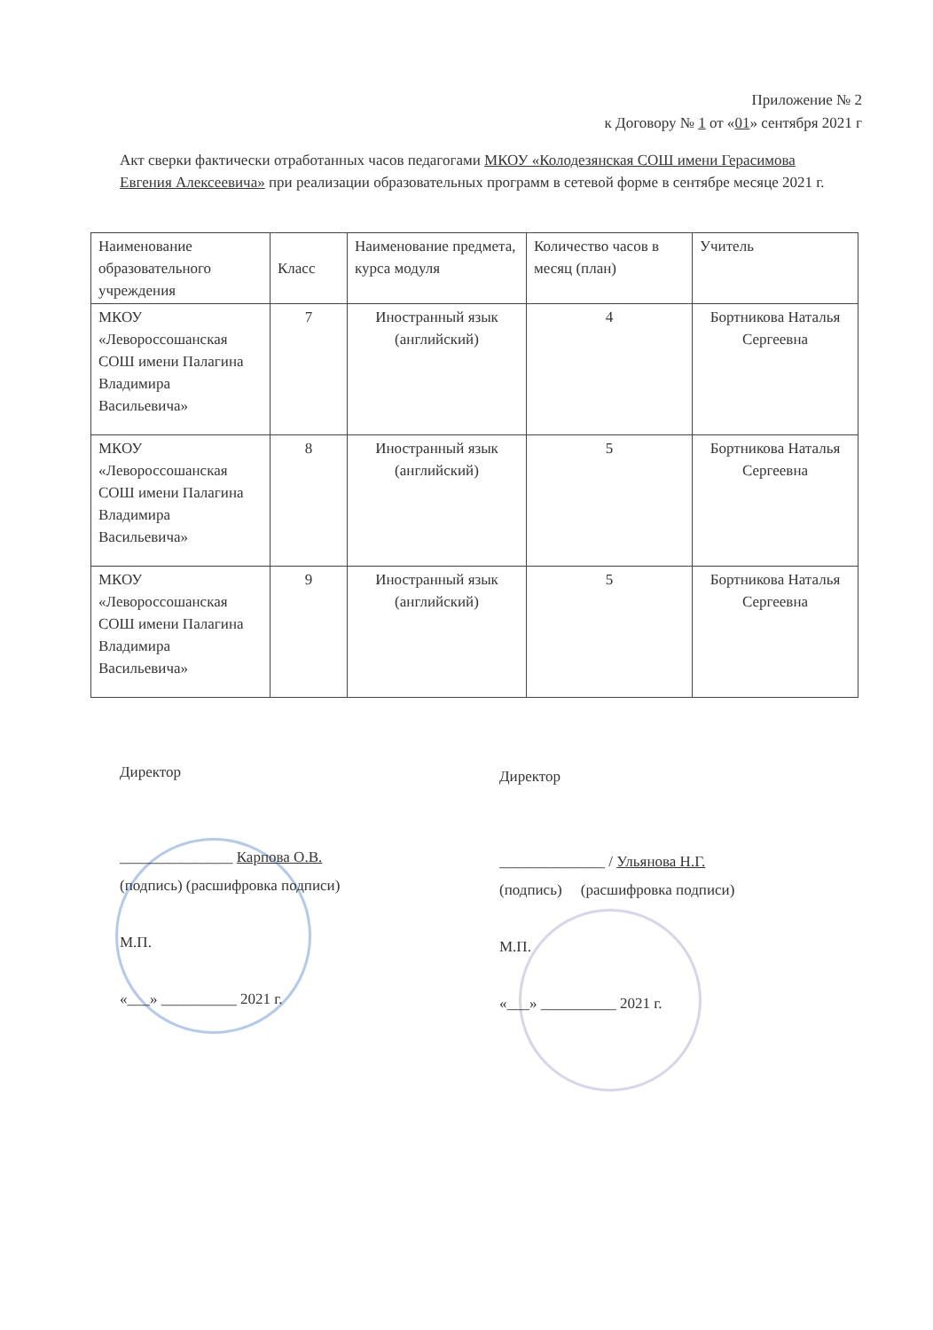Приложение № 2
к Договору № 1 от «01» сентября 2021 г
Акт сверки фактически отработанных часов педагогами МКОУ «Колодезянская СОШ имени Герасимова Евгения Алексеевича» при реализации образовательных программ в сетевой форме в сентябре месяце 2021 г.
| Наименование образовательного учреждения | Класс | Наименование предмета, курса модуля | Количество часов в месяц (план) | Учитель |
| --- | --- | --- | --- | --- |
| МКОУ «Левороссошанская СОШ имени Палагина Владимира Васильевича» | 7 | Иностранный язык (английский) | 4 | Бортникова Наталья Сергеевна |
| МКОУ «Левороссошанская СОШ имени Палагина Владимира Васильевича» | 8 | Иностранный язык (английский) | 5 | Бортникова Наталья Сергеевна |
| МКОУ «Левороссошанская СОШ имени Палагина Владимира Васильевича» | 9 | Иностранный язык (английский) | 5 | Бортникова Наталья Сергеевна |
Директор
_______________ Карпова О.В.
(подпись) (расшифровка подписи)
М.П.
«___» __________ 2021 г.
Директор
______________ / Ульянова Н.Г.
(подпись) (расшифровка подписи)
М.П.
«___» __________ 2021 г.